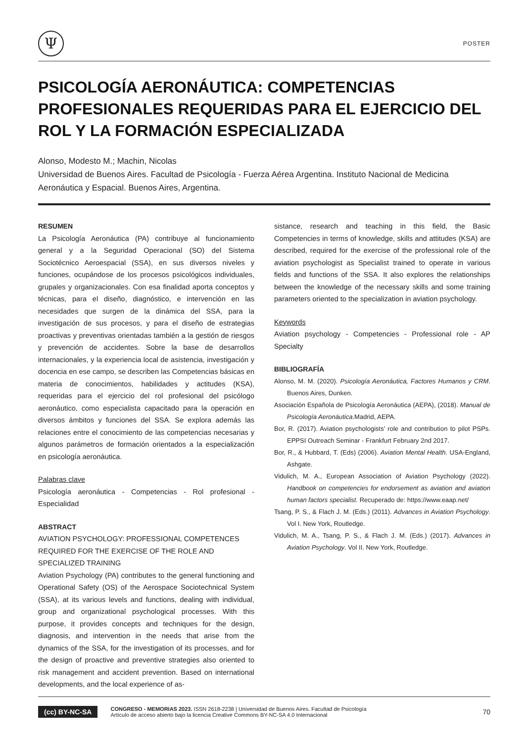Ψ
POSTER
PSICOLOGÍA AERONÁUTICA: COMPETENCIAS PROFESIONALES REQUERIDAS PARA EL EJERCICIO DEL ROL Y LA FORMACIÓN ESPECIALIZADA
Alonso, Modesto M.; Machin, Nicolas
Universidad de Buenos Aires. Facultad de Psicología - Fuerza Aérea Argentina. Instituto Nacional de Medicina Aeronáutica y Espacial. Buenos Aires, Argentina.
RESUMEN
La Psicología Aeronáutica (PA) contribuye al funcionamiento general y a la Seguridad Operacional (SO) del Sistema Sociotécnico Aeroespacial (SSA), en sus diversos niveles y funciones, ocupándose de los procesos psicológicos individuales, grupales y organizacionales. Con esa finalidad aporta conceptos y técnicas, para el diseño, diagnóstico, e intervención en las necesidades que surgen de la dinámica del SSA, para la investigación de sus procesos, y para el diseño de estrategias proactivas y preventivas orientadas también a la gestión de riesgos y prevención de accidentes. Sobre la base de desarrollos internacionales, y la experiencia local de asistencia, investigación y docencia en ese campo, se describen las Competencias básicas en materia de conocimientos, habilidades y actitudes (KSA), requeridas para el ejercicio del rol profesional del psicólogo aeronáutico, como especialista capacitado para la operación en diversos ámbitos y funciones del SSA. Se explora además las relaciones entre el conocimiento de las competencias necesarias y algunos parámetros de formación orientados a la especialización en psicología aeronáutica.
Palabras clave
Psicología aeronáutica - Competencias - Rol profesional - Especialidad
ABSTRACT
AVIATION PSYCHOLOGY: PROFESSIONAL COMPETENCES REQUIRED FOR THE EXERCISE OF THE ROLE AND SPECIALIZED TRAINING
Aviation Psychology (PA) contributes to the general functioning and Operational Safety (OS) of the Aerospace Sociotechnical System (SSA), at its various levels and functions, dealing with individual, group and organizational psychological processes. With this purpose, it provides concepts and techniques for the design, diagnosis, and intervention in the needs that arise from the dynamics of the SSA, for the investigation of its processes, and for the design of proactive and preventive strategies also oriented to risk management and accident prevention. Based on international developments, and the local experience of as-
sistance, research and teaching in this field, the Basic Competencies in terms of knowledge, skills and attitudes (KSA) are described, required for the exercise of the professional role of the aviation psychologist as Specialist trained to operate in various fields and functions of the SSA. It also explores the relationships between the knowledge of the necessary skills and some training parameters oriented to the specialization in aviation psychology.
Keywords
Aviation psychology - Competencies - Professional role - AP Specialty
BIBLIOGRAFÍA
Alonso, M. M. (2020). Psicología Aeronáutica, Factores Humanos y CRM. Buenos Aires, Dunken.
Asociación Española de Psicología Aeronáutica (AEPA), (2018). Manual de Psicología Aeronáutica.Madrid, AEPA.
Bor, R. (2017). Aviation psychologists’ role and contribution to pilot PSPs. EPPSI Outreach Seminar - Frankfurt February 2nd 2017.
Bor, R., & Hubbard, T. (Eds) (2006). Aviation Mental Health. USA-England, Ashgate.
Vidulich, M. A., European Association of Aviation Psychology (2022). Handbook on competencies for endorsement as aviation and aviation human factors specialist. Recuperado de: https://www.eaap.net/
Tsang, P. S., & Flach J. M. (Eds.) (2011). Advances in Aviation Psychology. Vol I. New York, Routledge.
Vidulich, M. A., Tsang, P. S., & Flach J. M. (Eds.) (2017). Advances in Aviation Psychology. Vol II. New York, Routledge.
(cc) BY-NC-SA
CONGRESO - MEMORIAS 2023. ISSN 2618-2238 | Universidad de Buenos Aires. Facultad de Psicología
Artículo de acceso abierto bajo la licencia Creative Commons BY-NC-SA 4.0 Internacional
70